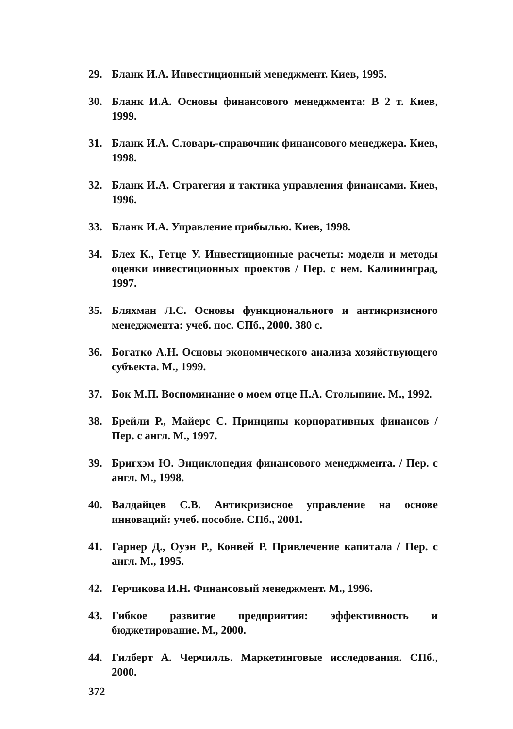29. Бланк И.А. Инвестиционный менеджмент. Киев, 1995.
30. Бланк И.А. Основы финансового менеджмента: В 2 т. Киев, 1999.
31. Бланк И.А. Словарь-справочник финансового менеджера. Киев, 1998.
32. Бланк И.А. Стратегия и тактика управления финансами. Киев, 1996.
33. Бланк И.А. Управление прибылью. Киев, 1998.
34. Блех К., Гетце У. Инвестиционные расчеты: модели и методы оценки инвестиционных проектов / Пер. с нем. Калининград, 1997.
35. Бляхман Л.С. Основы функционального и антикризисного менеджмента: учеб. пос. СПб., 2000. 380 с.
36. Богатко А.Н. Основы экономического анализа хозяйствующего субъекта. М., 1999.
37. Бок М.П. Воспоминание о моем отце П.А. Столыпине. М., 1992.
38. Брейли Р., Майерс С. Принципы корпоративных финансов / Пер. с англ. М., 1997.
39. Бригхэм Ю. Энциклопедия финансового менеджмента. / Пер. с англ. М., 1998.
40. Валдайцев С.В. Антикризисное управление на основе инноваций: учеб. пособие. СПб., 2001.
41. Гарнер Д., Оуэн Р., Конвей Р. Привлечение капитала / Пер. с англ. М., 1995.
42. Герчикова И.Н. Финансовый менеджмент. М., 1996.
43. Гибкое развитие предприятия: эффективность и бюджетирование. М., 2000.
44. Гилберт А. Черчилль. Маркетинговые исследования. СПб., 2000.
372